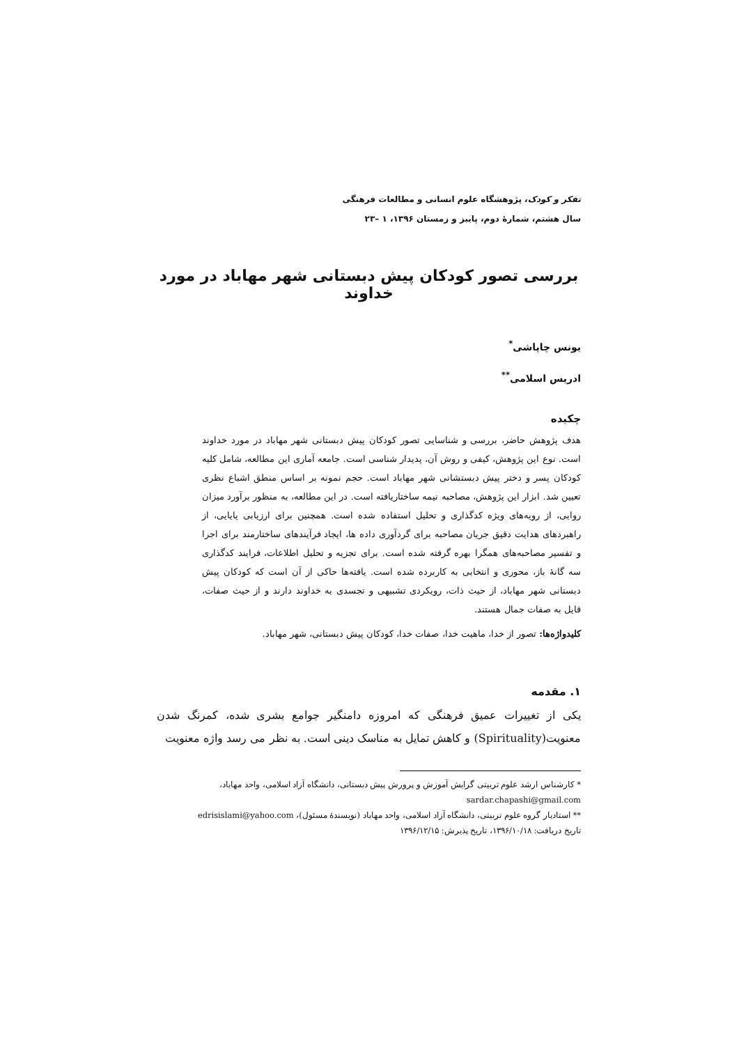تفکر و کودک، پژوهشگاه علوم انسانی و مطالعات فرهنگی
سال هشتم، شمارهٔ دوم، پاییز و زمستان ۱۳۹۶، ۱ –۲۳
بررسی تصور کودکان پیش دبستانی شهر مهاباد در مورد خداوند
یونس چاپاشی<sup>*</sup>
ادریس اسلامی<sup>**</sup>
چکیده
هدف پژوهش حاضر، بررسی و شناسایی تصور کودکان پیش دبستانی شهر مهاباد در مورد خداوند است. نوع این پژوهش، کیفی و روش آن، پدیدار شناسی است. جامعه آماری این مطالعه، شامل کلیه کودکان پسر و دختر پیش دبستشانی شهر مهاباد است. حجم نمونه بر اساس منطق اشباع نظری تعیین شد. ابزار این پژوهش، مصاحبه نیمه ساختاریافته است. در این مطالعه، به منظور برآورد میزان روایی، از رویه‌های ویژه کدگذاری و تحلیل استفاده شده است. همچنین برای ارزیابی پایایی، از راهبردهای هدایت دقیق جریان مصاحبه برای گردآوری داده ها، ایجاد فرآیندهای ساختارمند برای اجرا و تفسیر مصاحبه‌های همگرا بهره گرفته شده است. برای تجزیه و تحلیل اطلاعات، فرایند کدگذاری سه گانهٔ باز، محوری و انتخابی به کاربرده شده است. یافته‌ها حاکی از آن است که کودکان پیش دبستانی شهر مهاباد، از حیث ذات، رویکردی تشبیهی و تجسدی به خداوند دارند و از حیث صفات، قایل به صفات جمال هستند.
کلیدواژه‌ها: تصور از خدا، ماهیت خدا، صفات خدا، کودکان پیش دبستانی، شهر مهاباد.
۱. مقدمه
یکی از تغییرات عمیق فرهنگی که امروزه دامنگیر جوامع بشری شده، کمرنگ شدن معنویت(Spirituality) و کاهش تمایل به مناسک دینی است. به نظر می رسد واژه معنویت
* کارشناس ارشد علوم تربیتی گرایش آموزش و پرورش پیش دبستانی، دانشگاه آزاد اسلامی، واحد مهاباد، sardar.chapashi@gmail.com
** استادیار گروه علوم تربیتی، دانشگاه آزاد اسلامی، واحد مهاباد (نویسندهٔ مسئول)، edrisislami@yahoo.com
تاریخ دریافت: ۱۳۹۶/۱۰/۱۸، تاریخ پذیرش: ۱۳۹۶/۱۲/۱۵